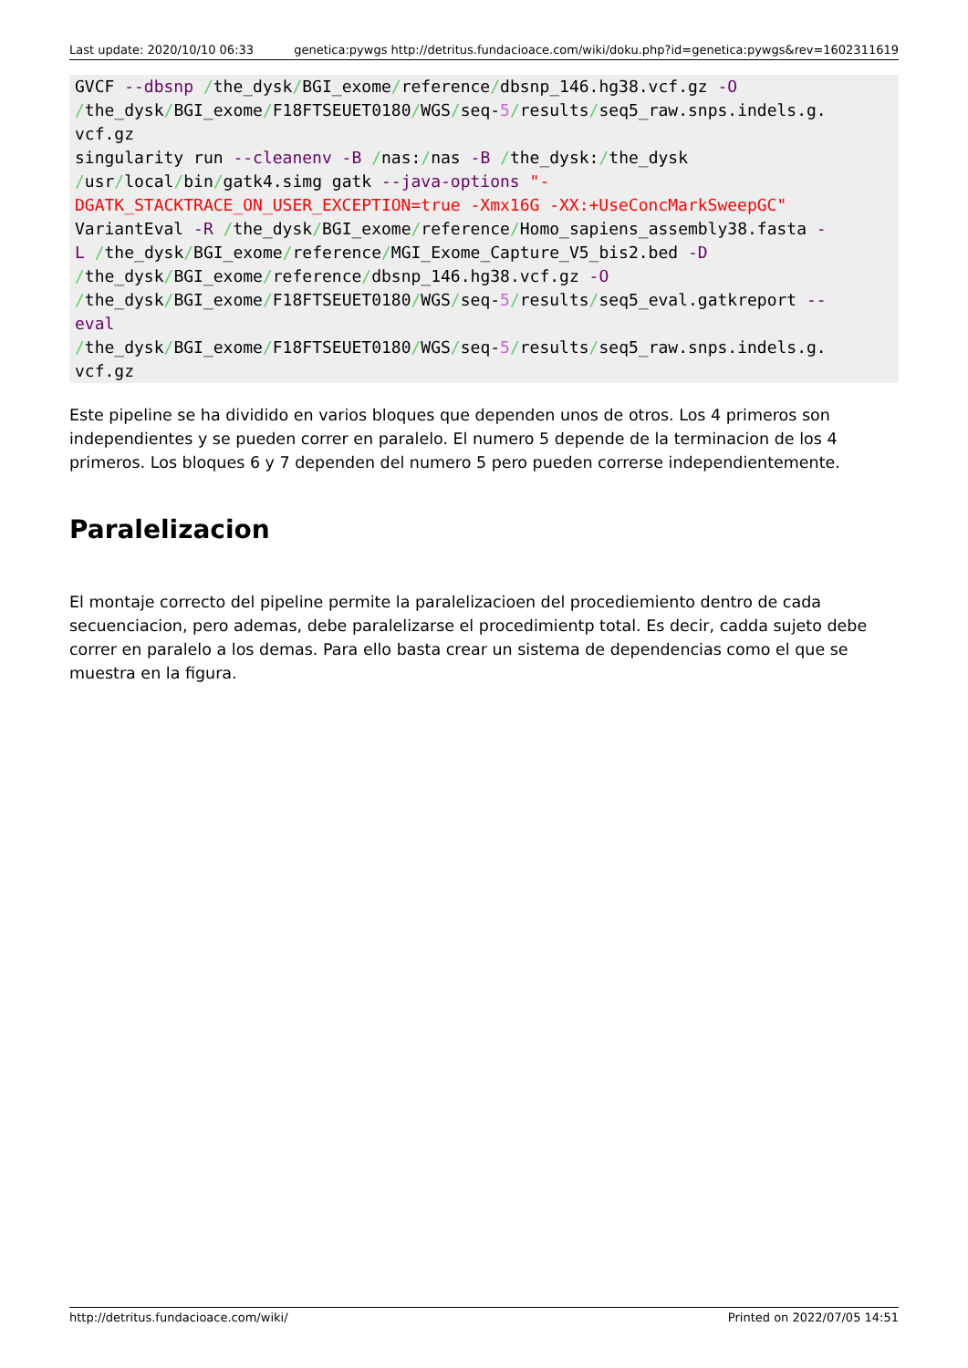Last update: 2020/10/10 06:33 genetica:pywgs http://detritus.fundacioace.com/wiki/doku.php?id=genetica:pywgs&rev=1602311619
GVCF --dbsnp /the_dysk/BGI_exome/reference/dbsnp_146.hg38.vcf.gz -O
/the_dysk/BGI_exome/F18FTSEUET0180/WGS/seq-5/results/seq5_raw.snps.indels.g.
vcf.gz
singularity run --cleanenv -B /nas:/nas -B /the_dysk:/the_dysk
/usr/local/bin/gatk4.simg gatk --java-options "-
DGATK_STACKTRACE_ON_USER_EXCEPTION=true -Xmx16G -XX:+UseConcMarkSweepGC"
VariantEval -R /the_dysk/BGI_exome/reference/Homo_sapiens_assembly38.fasta -
L /the_dysk/BGI_exome/reference/MGI_Exome_Capture_V5_bis2.bed -D
/the_dysk/BGI_exome/reference/dbsnp_146.hg38.vcf.gz -O
/the_dysk/BGI_exome/F18FTSEUET0180/WGS/seq-5/results/seq5_eval.gatkreport --
eval
/the_dysk/BGI_exome/F18FTSEUET0180/WGS/seq-5/results/seq5_raw.snps.indels.g.
vcf.gz
Este pipeline se ha dividido en varios bloques que dependen unos de otros. Los 4 primeros son independientes y se pueden correr en paralelo. El numero 5 depende de la terminacion de los 4 primeros. Los bloques 6 y 7 dependen del numero 5 pero pueden correrse independientemente.
Paralelizacion
El montaje correcto del pipeline permite la paralelizacioen del procediemiento dentro de cada secuenciacion, pero ademas, debe paralelizarse el procedimientp total. Es decir, cadda sujeto debe correr en paralelo a los demas. Para ello basta crear un sistema de dependencias como el que se muestra en la figura.
http://detritus.fundacioace.com/wiki/ Printed on 2022/07/05 14:51